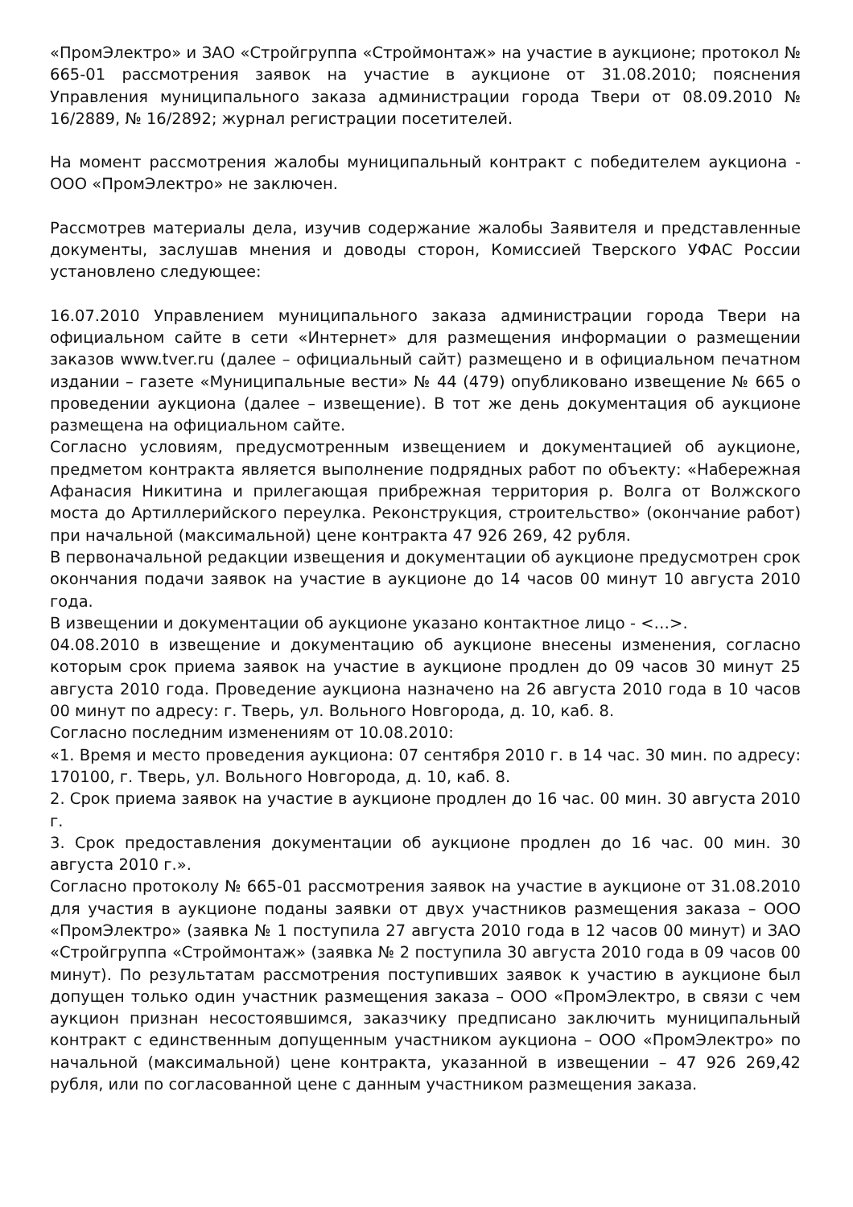«ПромЭлектро» и ЗАО «Стройгруппа «Строймонтаж» на участие в аукционе; протокол № 665-01 рассмотрения заявок на участие в аукционе от 31.08.2010; пояснения Управления муниципального заказа администрации города Твери от 08.09.2010 № 16/2889, № 16/2892; журнал регистрации посетителей.
На момент рассмотрения жалобы муниципальный контракт с победителем аукциона - ООО «ПромЭлектро» не заключен.
Рассмотрев материалы дела, изучив содержание жалобы Заявителя и представленные документы, заслушав мнения и доводы сторон, Комиссией Тверского УФАС России установлено следующее:
16.07.2010 Управлением муниципального заказа администрации города Твери на официальном сайте в сети «Интернет» для размещения информации о размещении заказов www.tver.ru (далее – официальный сайт) размещено и в официальном печатном издании – газете «Муниципальные вести» № 44 (479) опубликовано извещение № 665 о проведении аукциона (далее – извещение). В тот же день документация об аукционе размещена на официальном сайте.
Согласно условиям, предусмотренным извещением и документацией об аукционе, предметом контракта является выполнение подрядных работ по объекту: «Набережная Афанасия Никитина и прилегающая прибрежная территория р. Волга от Волжского моста до Артиллерийского переулка. Реконструкция, строительство» (окончание работ) при начальной (максимальной) цене контракта 47 926 269, 42 рубля.
В первоначальной редакции извещения и документации об аукционе предусмотрен срок окончания подачи заявок на участие в аукционе до 14 часов 00 минут 10 августа 2010 года.
В извещении и документации об аукционе указано контактное лицо - <…>.
04.08.2010 в извещение и документацию об аукционе внесены изменения, согласно которым срок приема заявок на участие в аукционе продлен до 09 часов 30 минут 25 августа 2010 года. Проведение аукциона назначено на 26 августа 2010 года в 10 часов 00 минут по адресу: г. Тверь, ул. Вольного Новгорода, д. 10, каб. 8.
Согласно последним изменениям от 10.08.2010:
«1. Время и место проведения аукциона: 07 сентября 2010 г. в 14 час. 30 мин. по адресу: 170100, г. Тверь, ул. Вольного Новгорода, д. 10, каб. 8.
2. Срок приема заявок на участие в аукционе продлен до 16 час. 00 мин. 30 августа 2010 г.
3. Срок предоставления документации об аукционе продлен до 16 час. 00 мин. 30 августа 2010 г.».
Согласно протоколу № 665-01 рассмотрения заявок на участие в аукционе от 31.08.2010 для участия в аукционе поданы заявки от двух участников размещения заказа – ООО «ПромЭлектро» (заявка № 1 поступила 27 августа 2010 года в 12 часов 00 минут) и ЗАО «Стройгруппа «Строймонтаж» (заявка № 2 поступила 30 августа 2010 года в 09 часов 00 минут). По результатам рассмотрения поступивших заявок к участию в аукционе был допущен только один участник размещения заказа – ООО «ПромЭлектро, в связи с чем аукцион признан несостоявшимся, заказчику предписано заключить муниципальный контракт с единственным допущенным участником аукциона – ООО «ПромЭлектро» по начальной (максимальной) цене контракта, указанной в извещении – 47 926 269,42 рубля, или по согласованной цене с данным участником размещения заказа.